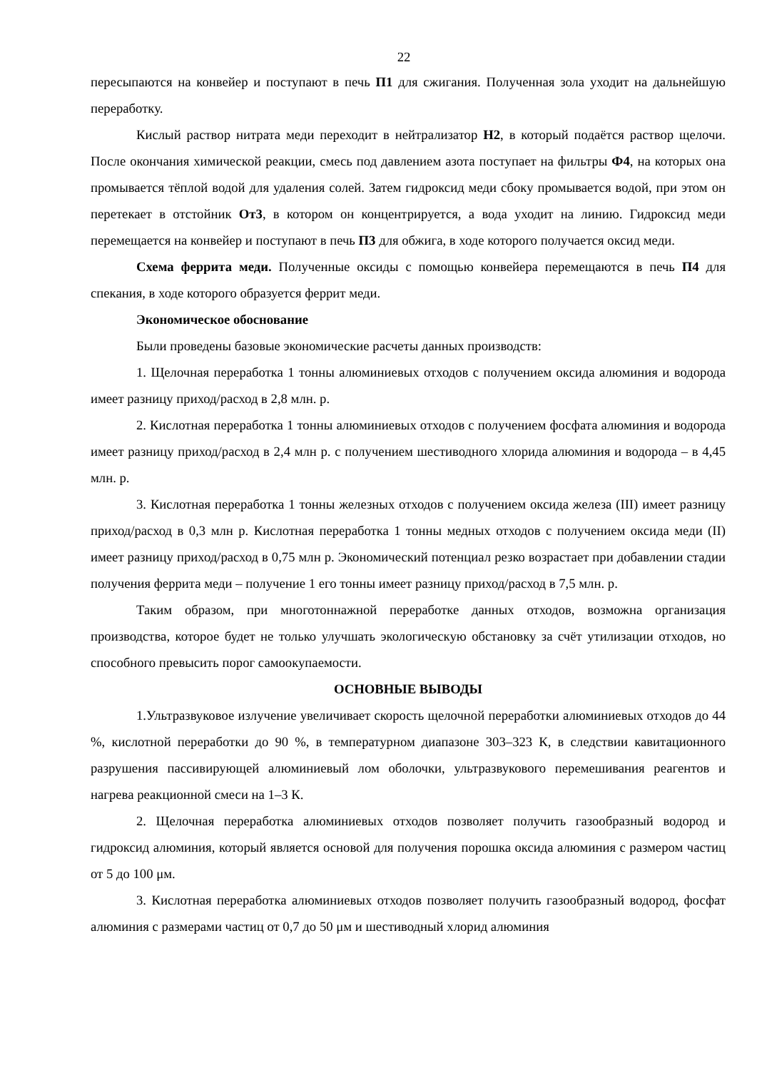22
пересыпаются на конвейер и поступают в печь П1 для сжигания. Полученная зола уходит на дальнейшую переработку.
Кислый раствор нитрата меди переходит в нейтрализатор Н2, в который подаётся раствор щелочи. После окончания химической реакции, смесь под давлением азота поступает на фильтры Ф4, на которых она промывается тёплой водой для удаления солей. Затем гидроксид меди сбоку промывается водой, при этом он перетекает в отстойник От3, в котором он концентрируется, а вода уходит на линию. Гидроксид меди перемещается на конвейер и поступают в печь П3 для обжига, в ходе которого получается оксид меди.
Схема феррита меди. Полученные оксиды с помощью конвейера перемещаются в печь П4 для спекания, в ходе которого образуется феррит меди.
Экономическое обоснование
Были проведены базовые экономические расчеты данных производств:
1. Щелочная переработка 1 тонны алюминиевых отходов с получением оксида алюминия и водорода имеет разницу приход/расход в 2,8 млн. р.
2. Кислотная переработка 1 тонны алюминиевых отходов с получением фосфата алюминия и водорода имеет разницу приход/расход в 2,4 млн р. с получением шестиводного хлорида алюминия и водорода – в 4,45 млн. р.
3. Кислотная переработка 1 тонны железных отходов с получением оксида железа (III) имеет разницу приход/расход в 0,3 млн р. Кислотная переработка 1 тонны медных отходов с получением оксида меди (II) имеет разницу приход/расход в 0,75 млн р. Экономический потенциал резко возрастает при добавлении стадии получения феррита меди – получение 1 его тонны имеет разницу приход/расход в 7,5 млн. р.
Таким образом, при многотоннажной переработке данных отходов, возможна организация производства, которое будет не только улучшать экологическую обстановку за счёт утилизации отходов, но способного превысить порог самоокупаемости.
ОСНОВНЫЕ ВЫВОДЫ
1.Ультразвуковое излучение увеличивает скорость щелочной переработки алюминиевых отходов до 44 %, кислотной переработки до 90 %, в температурном диапазоне 303–323 К, в следствии кавитационного разрушения пассивирующей алюминиевый лом оболочки, ультразвукового перемешивания реагентов и нагрева реакционной смеси на 1–3 К.
2. Щелочная переработка алюминиевых отходов позволяет получить газообразный водород и гидроксид алюминия, который является основой для получения порошка оксида алюминия с размером частиц от 5 до 100 μм.
3. Кислотная переработка алюминиевых отходов позволяет получить газообразный водород, фосфат алюминия с размерами частиц от 0,7 до 50 μм и шестиводный хлорид алюминия